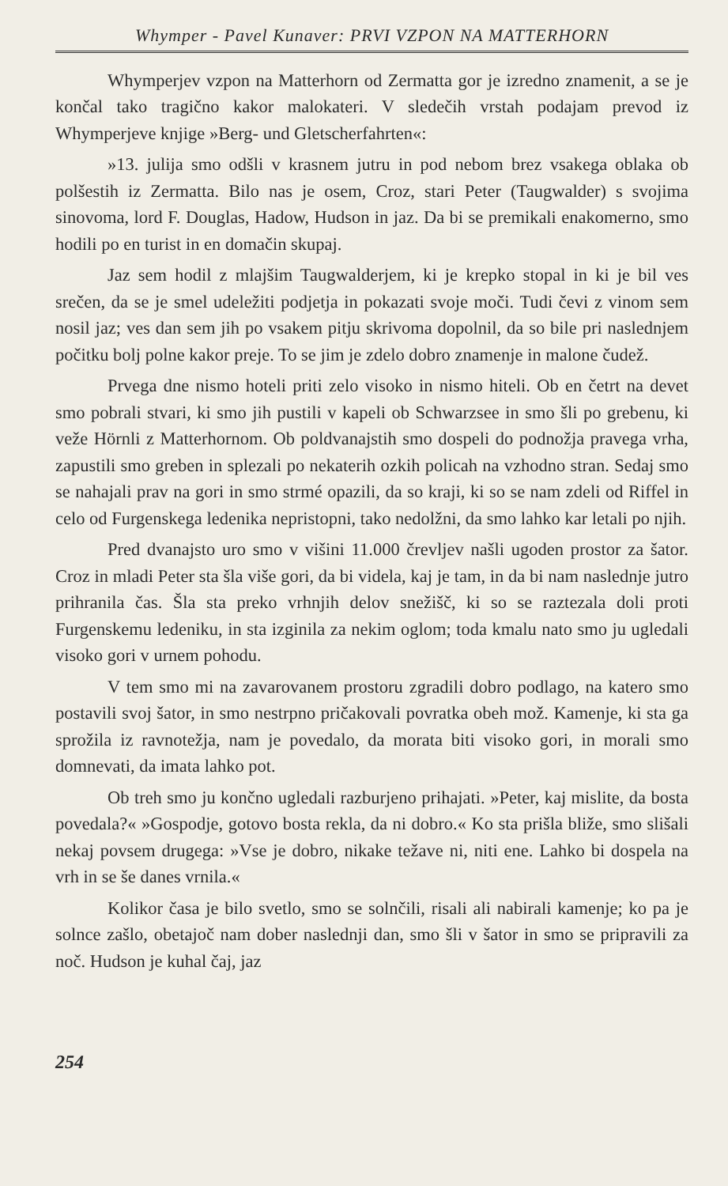Whymper - Pavel Kunaver: PRVI VZPON NA MATTERHORN
Whymperjev vzpon na Matterhorn od Zermatta gor je izredno znamenit, a se je končal tako tragično kakor malokateri. V sledečih vrstah podajam prevod iz Whymperjeve knjige »Berg- und Gletscherfahrten«:
»13. julija smo odšli v krasnem jutru in pod nebom brez vsakega oblaka ob polšestih iz Zermatta. Bilo nas je osem, Croz, stari Peter (Taugwalder) s svojima sinovoma, lord F. Douglas, Hadow, Hudson in jaz. Da bi se premikali enakomerno, smo hodili po en turist in en domačin skupaj.
Jaz sem hodil z mlajšim Taugwalderjem, ki je krepko stopal in ki je bil ves srečen, da se je smel udeležiti podjetja in pokazati svoje moči. Tudi čevi z vinom sem nosil jaz; ves dan sem jih po vsakem pitju skrivoma dopolnil, da so bile pri naslednjem počitku bolj polne kakor preje. To se jim je zdelo dobro znamenje in malone čudež.
Prvega dne nismo hoteli priti zelo visoko in nismo hiteli. Ob en četrt na devet smo pobrali stvari, ki smo jih pustili v kapeli ob Schwarzsee in smo šli po grebenu, ki veže Hörnli z Matterhornom. Ob poldvanajstih smo dospeli do podnožja pravega vrha, zapustili smo greben in splezali po nekaterih ozkih policah na vzhodno stran. Sedaj smo se nahajali prav na gori in smo strmé opazili, da so kraji, ki so se nam zdeli od Riffel in celo od Furgenskega ledenika nepristopni, tako nedolžni, da smo lahko kar letali po njih.
Pred dvanajsto uro smo v višini 11.000 črevljev našli ugoden prostor za šator. Croz in mladi Peter sta šla više gori, da bi videla, kaj je tam, in da bi nam naslednje jutro prihranila čas. Šla sta preko vrhnjih delov snežišč, ki so se raztezala doli proti Furgenskemu ledeniku, in sta izginila za nekim oglom; toda kmalu nato smo ju ugledali visoko gori v urnem pohodu.
V tem smo mi na zavarovanem prostoru zgradili dobro podlago, na katero smo postavili svoj šator, in smo nestrpno pričakovali povratka obeh mož. Kamenje, ki sta ga sprožila iz ravnotežja, nam je povedalo, da morata biti visoko gori, in morali smo domnevati, da imata lahko pot.
Ob treh smo ju končno ugledali razburjeno prihajati. »Peter, kaj mislite, da bosta povedala?« »Gospodje, gotovo bosta rekla, da ni dobro.« Ko sta prišla bliže, smo slišali nekaj povsem drugega: »Vse je dobro, nikake težave ni, niti ene. Lahko bi dospela na vrh in se še danes vrnila.«
Kolikor časa je bilo svetlo, smo se solnčili, risali ali nabirali kamenje; ko pa je solnce zašlo, obetajoč nam dober naslednji dan, smo šli v šator in smo se pripravili za noč. Hudson je kuhal čaj, jaz
254